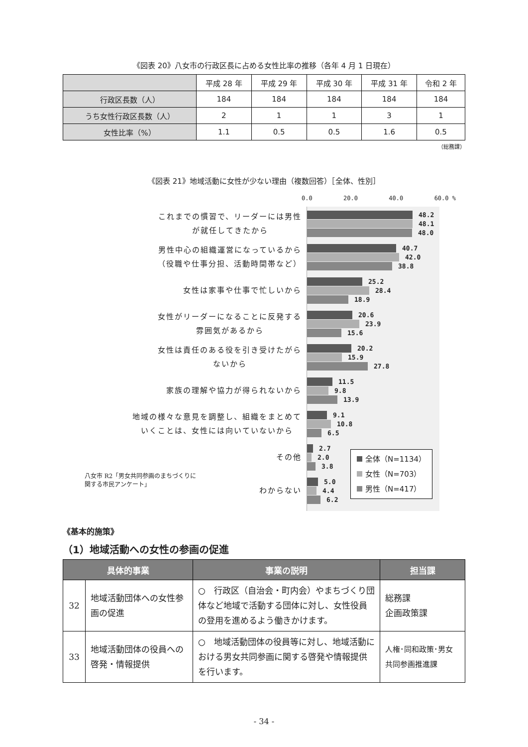《図表 20》八女市の行政区長に占める女性比率の推移（各年 4 月 1 日現在）
| | 平成 28 年 | 平成 29 年 | 平成 30 年 | 平成 31 年 | 令和 2 年 |
| --- | --- | --- | --- | --- | --- |
| 行政区長数（人） | 184 | 184 | 184 | 184 | 184 |
| うち女性行政区長数（人） | 2 | 1 | 1 | 3 | 1 |
| 女性比率（%） | 1.1 | 0.5 | 0.5 | 1.6 | 0.5 |
（総務課）
《図表 21》地域活動に女性が少ない理由（複数回答）［全体、性別］
0.0 20.0 40.0 60.0 %
これまでの慣習で、リーダーには男性
が就任してきたから
男性中心の組織運営になっているから
（役職や仕事分担、活動時間帯など）
女性は家事や仕事で忙しいから
女性がリーダーになることに反発する
雰囲気があるから
女性は責任のある役を引き受けたがら
ないから
家族の理解や協力が得られないから
地域の様々な意見を調整し、組織をまとめて
いくことは、女性には向いていないから
その他
わからない
48.2
48.1
48.0
40.7
42.0
38.8
25.2
28.4
18.9
20.6
23.9
15.6
20.2
15.9
27.8
11.5
9.8
13.9
9.1
10.8
6.5
2.7
2.0
3.8
5.0
4.4
6.2
全体（N=1134）
女性（N=703）
男性（N=417）
八女市 R2「男女共同参画のまちづくりに
関する市民アンケート」
《基本的施策》
（1）地域活動への女性の参画の促進
| 具体的事業 | | 事業の説明 | 担当課 |
| --- | --- | --- | --- |
| 32 | 地域活動団体への女性参画の促進 | ○ 行政区（自治会・町内会）やまちづくり団体など地域で活動する団体に対し、女性役員の登用を進めるよう働きかけます。 | 総務課 企画政策課 |
| 33 | 地域活動団体の役員への啓発・情報提供 | ○ 地域活動団体の役員等に対し、地域活動における男女共同参画に関する啓発や情報提供を行います。 | 人権･同和政策･男女共同参画推進課 |
- 34 -